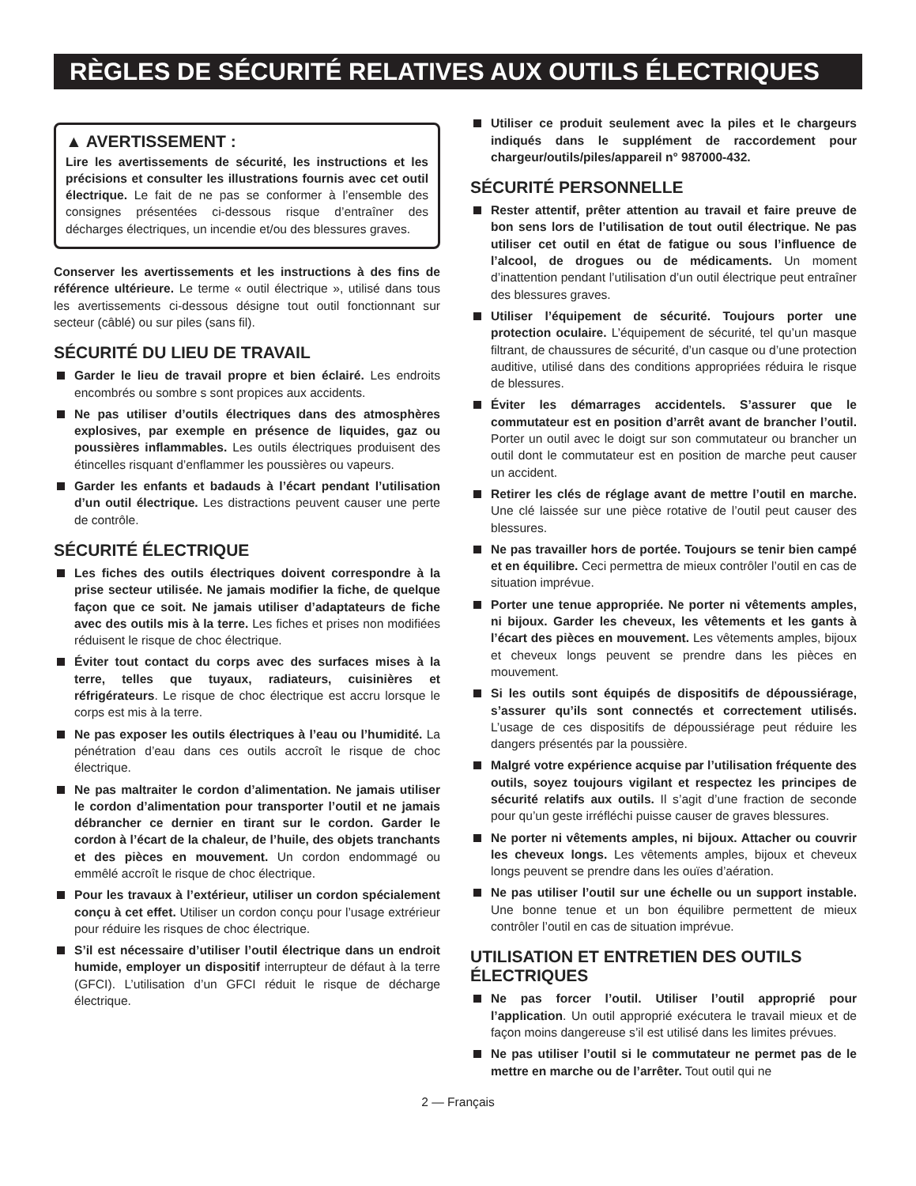RÈGLES DE SÉCURITÉ RELATIVES AUX OUTILS ÉLECTRIQUES
▲ AVERTISSEMENT :
Lire les avertissements de sécurité, les instructions et les précisions et consulter les illustrations fournis avec cet outil électrique. Le fait de ne pas se conformer à l’ensemble des consignes présentées ci-dessous risque d’entraîner des décharges électriques, un incendie et/ou des blessures graves.
Conserver les avertissements et les instructions à des fins de référence ultérieure. Le terme « outil électrique », utilisé dans tous les avertissements ci-dessous désigne tout outil fonctionnant sur secteur (câblé) ou sur piles (sans fil).
SÉCURITÉ DU LIEU DE TRAVAIL
Garder le lieu de travail propre et bien éclairé. Les endroits encombrés ou sombre s sont propices aux accidents.
Ne pas utiliser d’outils électriques dans des atmosphères explosives, par exemple en présence de liquides, gaz ou poussières inflammables. Les outils électriques produisent des étincelles risquant d’enflammer les poussières ou vapeurs.
Garder les enfants et badauds à l’écart pendant l’utilisation d’un outil électrique. Les distractions peuvent causer une perte de contrôle.
SÉCURITÉ ÉLECTRIQUE
Les fiches des outils électriques doivent correspondre à la prise secteur utilisée. Ne jamais modifier la fiche, de quelque façon que ce soit. Ne jamais utiliser d’adaptateurs de fiche avec des outils mis à la terre. Les fiches et prises non modifiées réduisent le risque de choc électrique.
Éviter tout contact du corps avec des surfaces mises à la terre, telles que tuyaux, radiateurs, cuisinières et réfrigérateurs. Le risque de choc électrique est accru lorsque le corps est mis à la terre.
Ne pas exposer les outils électriques à l’eau ou l’humidité. La pénétration d’eau dans ces outils accroît le risque de choc électrique.
Ne pas maltraiter le cordon d’alimentation. Ne jamais utiliser le cordon d’alimentation pour transporter l’outil et ne jamais débrancher ce dernier en tirant sur le cordon. Garder le cordon à l’écart de la chaleur, de l’huile, des objets tranchants et des pièces en mouvement. Un cordon endommagé ou emmêlé accroît le risque de choc électrique.
Pour les travaux à l’extérieur, utiliser un cordon spécialement conçu à cet effet. Utiliser un cordon conçu pour l’usage extrérieur pour réduire les risques de choc électrique.
S’il est nécessaire d’utiliser l’outil électrique dans un endroit humide, employer un dispositif interrupteur de défaut à la terre (GFCI). L’utilisation d’un GFCI réduit le risque de décharge électrique.
Utiliser ce produit seulement avec la piles et le chargeurs indiqués dans le supplément de raccordement pour chargeur/outils/piles/appareil n° 987000-432.
SÉCURITÉ PERSONNELLE
Rester attentif, prêter attention au travail et faire preuve de bon sens lors de l’utilisation de tout outil électrique. Ne pas utiliser cet outil en état de fatigue ou sous l’influence de l’alcool, de drogues ou de médicaments. Un moment d’inattention pendant l’utilisation d’un outil électrique peut entraîner des blessures graves.
Utiliser l’équipement de sécurité. Toujours porter une protection oculaire. L’équipement de sécurité, tel qu’un masque filtrant, de chaussures de sécurité, d’un casque ou d’une protection auditive, utilisé dans des conditions appropriées réduira le risque de blessures.
Éviter les démarrages accidentels. S’assurer que le commutateur est en position d’arrêt avant de brancher l’outil. Porter un outil avec le doigt sur son commutateur ou brancher un outil dont le commutateur est en position de marche peut causer un accident.
Retirer les clés de réglage avant de mettre l’outil en marche. Une clé laissée sur une pièce rotative de l’outil peut causer des blessures.
Ne pas travailler hors de portée. Toujours se tenir bien campé et en équilibre. Ceci permettra de mieux contrôler l’outil en cas de situation imprévue.
Porter une tenue appropriée. Ne porter ni vêtements amples, ni bijoux. Garder les cheveux, les vêtements et les gants à l’écart des pièces en mouvement. Les vêtements amples, bijoux et cheveux longs peuvent se prendre dans les pièces en mouvement.
Si les outils sont équipés de dispositifs de dépoussiérage, s’assurer qu’ils sont connectés et correctement utilisés. L’usage de ces dispositifs de dépoussiérage peut réduire les dangers présentés par la poussière.
Malgré votre expérience acquise par l’utilisation fréquente des outils, soyez toujours vigilant et respectez les principes de sécurité relatifs aux outils. Il s’agit d’une fraction de seconde pour qu’un geste irréfléchi puisse causer de graves blessures.
Ne porter ni vêtements amples, ni bijoux. Attacher ou couvrir les cheveux longs. Les vêtements amples, bijoux et cheveux longs peuvent se prendre dans les ouïes d’aération.
Ne pas utiliser l’outil sur une échelle ou un support instable. Une bonne tenue et un bon équilibre permettent de mieux contrôler l’outil en cas de situation imprévue.
UTILISATION ET ENTRETIEN DES OUTILS ÉLECTRIQUES
Ne pas forcer l’outil. Utiliser l’outil approprié pour l’application. Un outil approprié exécutera le travail mieux et de façon moins dangereuse s’il est utilisé dans les limites prévues.
Ne pas utiliser l’outil si le commutateur ne permet pas de le mettre en marche ou de l’arrêter. Tout outil qui ne
2 — Français